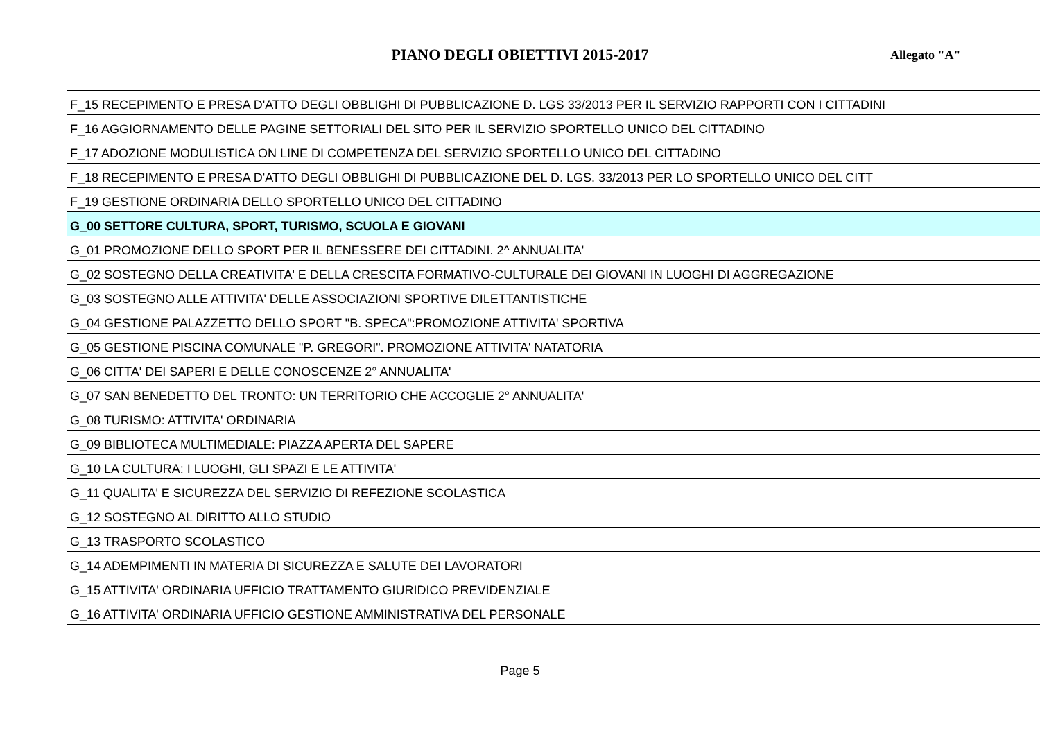PIANO DEGLI OBIETTIVI 2015-2017 Allegato "A"
| F_15 RECEPIMENTO E PRESA D'ATTO DEGLI OBBLIGHI DI PUBBLICAZIONE D. LGS 33/2013 PER IL SERVIZIO RAPPORTI CON I CITTADINI |
| F_16 AGGIORNAMENTO DELLE PAGINE SETTORIALI DEL SITO PER IL SERVIZIO SPORTELLO UNICO DEL CITTADINO |
| F_17 ADOZIONE MODULISTICA ON LINE DI COMPETENZA DEL SERVIZIO SPORTELLO UNICO DEL CITTADINO |
| F_18 RECEPIMENTO E PRESA D'ATTO DEGLI OBBLIGHI DI PUBBLICAZIONE DEL D. LGS. 33/2013 PER LO SPORTELLO UNICO DEL CITT |
| F_19 GESTIONE ORDINARIA DELLO SPORTELLO UNICO DEL CITTADINO |
| G_00 SETTORE CULTURA, SPORT, TURISMO, SCUOLA E GIOVANI |
| G_01 PROMOZIONE DELLO SPORT PER IL BENESSERE DEI CITTADINI. 2^ ANNUALITA' |
| G_02 SOSTEGNO DELLA CREATIVITA' E DELLA CRESCITA FORMATIVO-CULTURALE DEI GIOVANI IN LUOGHI DI AGGREGAZIONE |
| G_03 SOSTEGNO ALLE ATTIVITA' DELLE ASSOCIAZIONI SPORTIVE DILETTANTISTICHE |
| G_04 GESTIONE PALAZZETTO DELLO SPORT "B. SPECA":PROMOZIONE ATTIVITA' SPORTIVA |
| G_05 GESTIONE PISCINA COMUNALE "P. GREGORI". PROMOZIONE ATTIVITA' NATATORIA |
| G_06 CITTA' DEI SAPERI E DELLE CONOSCENZE 2° ANNUALITA' |
| G_07 SAN BENEDETTO DEL TRONTO: UN TERRITORIO CHE ACCOGLIE 2° ANNUALITA' |
| G_08 TURISMO: ATTIVITA' ORDINARIA |
| G_09 BIBLIOTECA MULTIMEDIALE: PIAZZA APERTA DEL SAPERE |
| G_10 LA CULTURA: I LUOGHI, GLI SPAZI E LE ATTIVITA' |
| G_11 QUALITA' E SICUREZZA DEL SERVIZIO DI REFEZIONE SCOLASTICA |
| G_12 SOSTEGNO AL DIRITTO ALLO STUDIO |
| G_13 TRASPORTO SCOLASTICO |
| G_14 ADEMPIMENTI IN MATERIA DI SICUREZZA E SALUTE DEI LAVORATORI |
| G_15 ATTIVITA' ORDINARIA UFFICIO TRATTAMENTO GIURIDICO PREVIDENZIALE |
| G_16 ATTIVITA' ORDINARIA UFFICIO GESTIONE AMMINISTRATIVA DEL PERSONALE |
Page 5